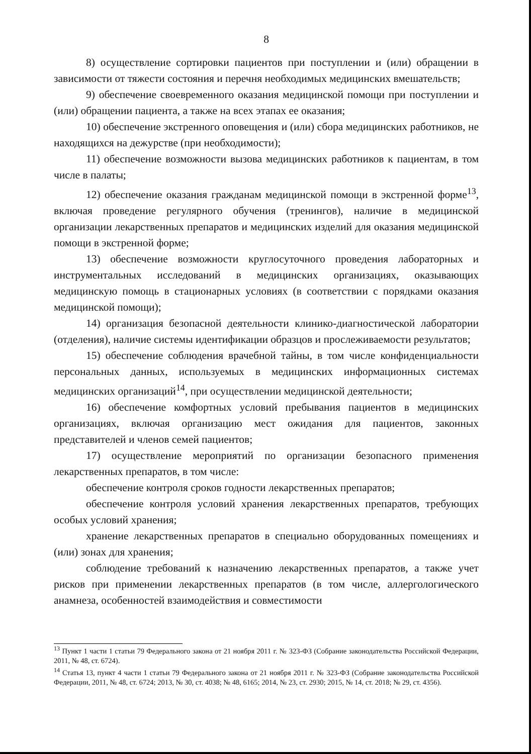8
8) осуществление сортировки пациентов при поступлении и (или) обращении в зависимости от тяжести состояния и перечня необходимых медицинских вмешательств;
9) обеспечение своевременного оказания медицинской помощи при поступлении и (или) обращении пациента, а также на всех этапах ее оказания;
10) обеспечение экстренного оповещения и (или) сбора медицинских работников, не находящихся на дежурстве (при необходимости);
11) обеспечение возможности вызова медицинских работников к пациентам, в том числе в палаты;
12) обеспечение оказания гражданам медицинской помощи в экстренной форме<sup>13</sup>, включая проведение регулярного обучения (тренингов), наличие в медицинской организации лекарственных препаратов и медицинских изделий для оказания медицинской помощи в экстренной форме;
13) обеспечение возможности круглосуточного проведения лабораторных и инструментальных исследований в медицинских организациях, оказывающих медицинскую помощь в стационарных условиях (в соответствии с порядками оказания медицинской помощи);
14) организация безопасной деятельности клинико-диагностической лаборатории (отделения), наличие системы идентификации образцов и прослеживаемости результатов;
15) обеспечение соблюдения врачебной тайны, в том числе конфиденциальности персональных данных, используемых в медицинских информационных системах медицинских организаций<sup>14</sup>, при осуществлении медицинской деятельности;
16) обеспечение комфортных условий пребывания пациентов в медицинских организациях, включая организацию мест ожидания для пациентов, законных представителей и членов семей пациентов;
17) осуществление мероприятий по организации безопасного применения лекарственных препаратов, в том числе:
обеспечение контроля сроков годности лекарственных препаратов;
обеспечение контроля условий хранения лекарственных препаратов, требующих особых условий хранения;
хранение лекарственных препаратов в специально оборудованных помещениях и (или) зонах для хранения;
соблюдение требований к назначению лекарственных препаратов, а также учет рисков при применении лекарственных препаратов (в том числе, аллергологического анамнеза, особенностей взаимодействия и совместимости
<sup>13</sup> Пункт 1 части 1 статьи 79 Федерального закона от 21 ноября 2011 г. № 323-ФЗ (Собрание законодательства Российской Федерации, 2011, № 48, ст. 6724).
<sup>14</sup> Статья 13, пункт 4 части 1 статьи 79 Федерального закона от 21 ноября 2011 г. № 323-ФЗ (Собрание законодательства Российской Федерации, 2011, № 48, ст. 6724; 2013, № 30, ст. 4038; № 48, 6165; 2014, № 23, ст. 2930; 2015, № 14, ст. 2018; № 29, ст. 4356).